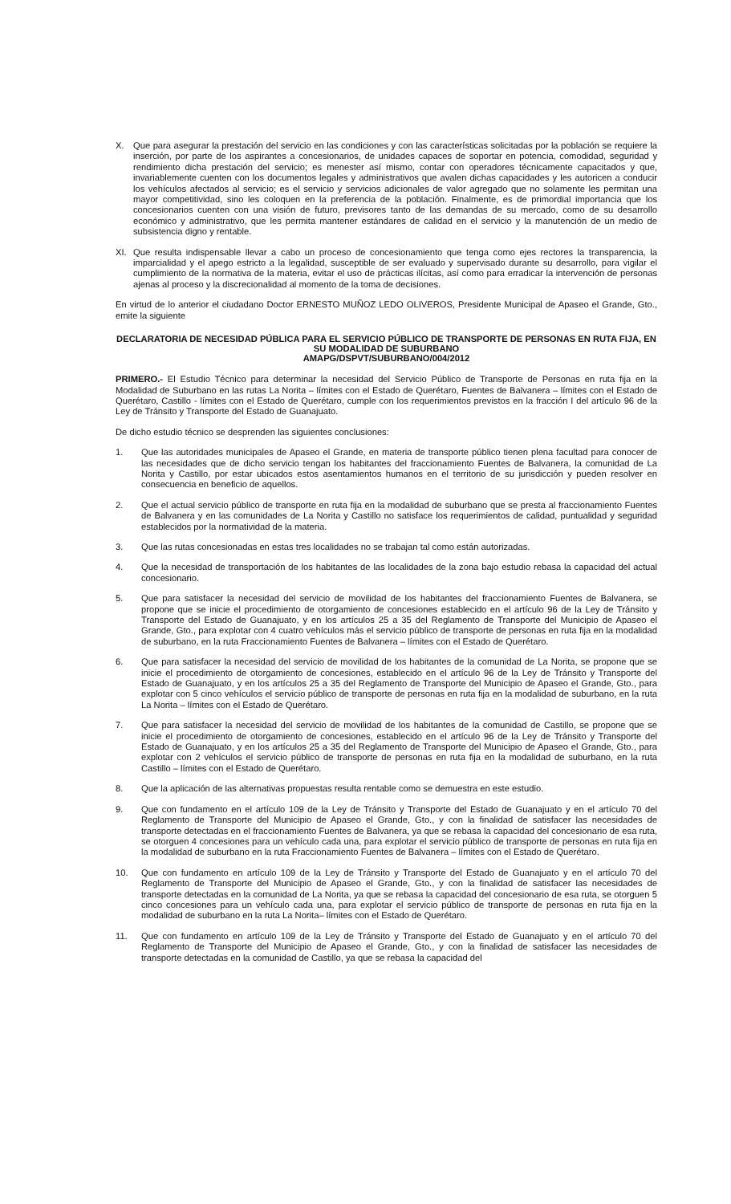X. Que para asegurar la prestación del servicio en las condiciones y con las características solicitadas por la población se requiere la inserción, por parte de los aspirantes a concesionarios, de unidades capaces de soportar en potencia, comodidad, seguridad y rendimiento dicha prestación del servicio; es menester así mismo, contar con operadores técnicamente capacitados y que, invariablemente cuenten con los documentos legales y administrativos que avalen dichas capacidades y les autoricen a conducir los vehículos afectados al servicio; es el servicio y servicios adicionales de valor agregado que no solamente les permitan una mayor competitividad, sino les coloquen en la preferencia de la población. Finalmente, es de primordial importancia que los concesionarios cuenten con una visión de futuro, previsores tanto de las demandas de su mercado, como de su desarrollo económico y administrativo, que les permita mantener estándares de calidad en el servicio y la manutención de un medio de subsistencia digno y rentable.
XI. Que resulta indispensable llevar a cabo un proceso de concesionamiento que tenga como ejes rectores la transparencia, la imparcialidad y el apego estricto a la legalidad, susceptible de ser evaluado y supervisado durante su desarrollo, para vigilar el cumplimiento de la normativa de la materia, evitar el uso de prácticas ilícitas, así como para erradicar la intervención de personas ajenas al proceso y la discrecionalidad al momento de la toma de decisiones.
En virtud de lo anterior el ciudadano Doctor ERNESTO MUÑOZ LEDO OLIVEROS, Presidente Municipal de Apaseo el Grande, Gto., emite la siguiente
DECLARATORIA DE NECESIDAD PÚBLICA PARA EL SERVICIO PÚBLICO DE TRANSPORTE DE PERSONAS EN RUTA FIJA, EN SU MODALIDAD DE SUBURBANO
AMAPG/DSPVT/SUBURBANO/004/2012
PRIMERO.- El Estudio Técnico para determinar la necesidad del Servicio Público de Transporte de Personas en ruta fija en la Modalidad de Suburbano en las rutas La Norita – límites con el Estado de Querétaro, Fuentes de Balvanera – límites con el Estado de Querétaro, Castillo - límites con el Estado de Querétaro, cumple con los requerimientos previstos en la fracción I del artículo 96 de la Ley de Tránsito y Transporte del Estado de Guanajuato.
De dicho estudio técnico se desprenden las siguientes conclusiones:
1. Que las autoridades municipales de Apaseo el Grande, en materia de transporte público tienen plena facultad para conocer de las necesidades que de dicho servicio tengan los habitantes del fraccionamiento Fuentes de Balvanera, la comunidad de La Norita y Castillo, por estar ubicados estos asentamientos humanos en el territorio de su jurisdicción y pueden resolver en consecuencia en beneficio de aquellos.
2. Que el actual servicio público de transporte en ruta fija en la modalidad de suburbano que se presta al fraccionamiento Fuentes de Balvanera y en las comunidades de La Norita y Castillo no satisface los requerimientos de calidad, puntualidad y seguridad establecidos por la normatividad de la materia.
3. Que las rutas concesionadas en estas tres localidades no se trabajan tal como están autorizadas.
4. Que la necesidad de transportación de los habitantes de las localidades de la zona bajo estudio rebasa la capacidad del actual concesionario.
5. Que para satisfacer la necesidad del servicio de movilidad de los habitantes del fraccionamiento Fuentes de Balvanera, se propone que se inicie el procedimiento de otorgamiento de concesiones establecido en el artículo 96 de la Ley de Tránsito y Transporte del Estado de Guanajuato, y en los artículos 25 a 35 del Reglamento de Transporte del Municipio de Apaseo el Grande, Gto., para explotar con 4 cuatro vehículos más el servicio público de transporte de personas en ruta fija en la modalidad de suburbano, en la ruta Fraccionamiento Fuentes de Balvanera – límites con el Estado de Querétaro.
6. Que para satisfacer la necesidad del servicio de movilidad de los habitantes de la comunidad de La Norita, se propone que se inicie el procedimiento de otorgamiento de concesiones, establecido en el artículo 96 de la Ley de Tránsito y Transporte del Estado de Guanajuato, y en los artículos 25 a 35 del Reglamento de Transporte del Municipio de Apaseo el Grande, Gto., para explotar con 5 cinco vehículos el servicio público de transporte de personas en ruta fija en la modalidad de suburbano, en la ruta La Norita – límites con el Estado de Querétaro.
7. Que para satisfacer la necesidad del servicio de movilidad de los habitantes de la comunidad de Castillo, se propone que se inicie el procedimiento de otorgamiento de concesiones, establecido en el artículo 96 de la Ley de Tránsito y Transporte del Estado de Guanajuato, y en los artículos 25 a 35 del Reglamento de Transporte del Municipio de Apaseo el Grande, Gto., para explotar con 2 vehículos el servicio público de transporte de personas en ruta fija en la modalidad de suburbano, en la ruta Castillo – límites con el Estado de Querétaro.
8. Que la aplicación de las alternativas propuestas resulta rentable como se demuestra en este estudio.
9. Que con fundamento en el artículo 109 de la Ley de Tránsito y Transporte del Estado de Guanajuato y en el artículo 70 del Reglamento de Transporte del Municipio de Apaseo el Grande, Gto., y con la finalidad de satisfacer las necesidades de transporte detectadas en el fraccionamiento Fuentes de Balvanera, ya que se rebasa la capacidad del concesionario de esa ruta, se otorguen 4 concesiones para un vehículo cada una, para explotar el servicio público de transporte de personas en ruta fija en la modalidad de suburbano en la ruta Fraccionamiento Fuentes de Balvanera – límites con el Estado de Querétaro.
10. Que con fundamento en artículo 109 de la Ley de Tránsito y Transporte del Estado de Guanajuato y en el artículo 70 del Reglamento de Transporte del Municipio de Apaseo el Grande, Gto., y con la finalidad de satisfacer las necesidades de transporte detectadas en la comunidad de La Norita, ya que se rebasa la capacidad del concesionario de esa ruta, se otorguen 5 cinco concesiones para un vehículo cada una, para explotar el servicio público de transporte de personas en ruta fija en la modalidad de suburbano en la ruta La Norita– límites con el Estado de Querétaro.
11. Que con fundamento en artículo 109 de la Ley de Tránsito y Transporte del Estado de Guanajuato y en el artículo 70 del Reglamento de Transporte del Municipio de Apaseo el Grande, Gto., y con la finalidad de satisfacer las necesidades de transporte detectadas en la comunidad de Castillo, ya que se rebasa la capacidad del